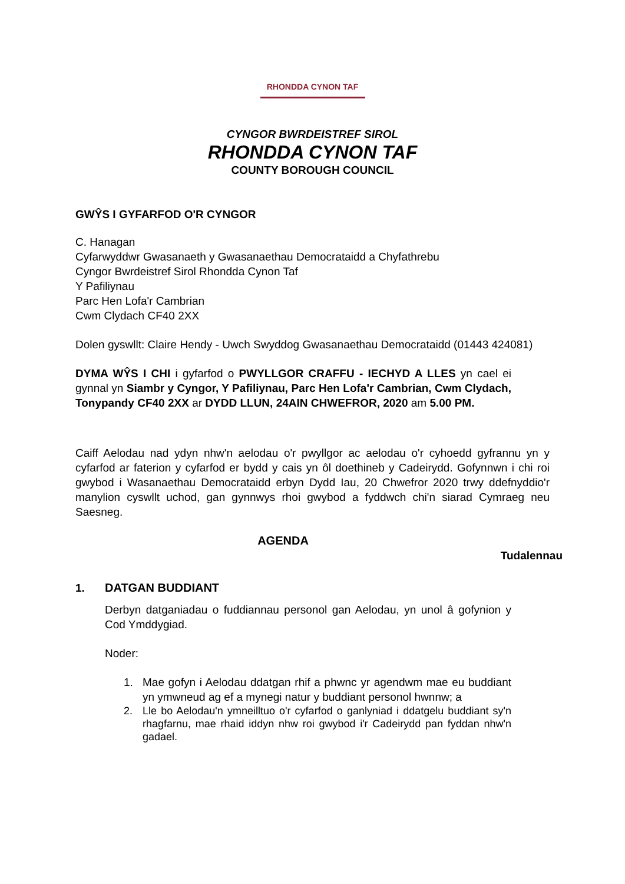RHONDDA CYNON TAF
CYNGOR BWRDEISTREF SIROL
RHONDDA CYNON TAF
COUNTY BOROUGH COUNCIL
GWŶS I GYFARFOD O'R CYNGOR
C. Hanagan
Cyfarwyddwr Gwasanaeth y Gwasanaethau Democrataidd a Chyfathrebu
Cyngor Bwrdeistref Sirol Rhondda Cynon Taf
Y Pafiliynau
Parc Hen Lofa'r Cambrian
Cwm Clydach CF40 2XX
Dolen gyswllt: Claire Hendy - Uwch Swyddog Gwasanaethau Democrataidd (01443 424081)
DYMA WŶS I CHI i gyfarfod o PWYLLGOR CRAFFU - IECHYD A LLES yn cael ei gynnal yn Siambr y Cyngor, Y Pafiliynau, Parc Hen Lofa'r Cambrian, Cwm Clydach, Tonypandy CF40 2XX ar DYDD LLUN, 24AIN CHWEFROR, 2020 am 5.00 PM.
Caiff Aelodau nad ydyn nhw'n aelodau o'r pwyllgor ac aelodau o'r cyhoedd gyfrannu yn y cyfarfod ar faterion y cyfarfod er bydd y cais yn ôl doethineb y Cadeirydd. Gofynnwn i chi roi gwybod i Wasanaethau Democrataidd erbyn Dydd Iau, 20 Chwefror 2020 trwy ddefnyddio'r manylion cyswllt uchod, gan gynnwys rhoi gwybod a fyddwch chi'n siarad Cymraeg neu Saesneg.
AGENDA
Tudalennau
1. DATGAN BUDDIANT
Derbyn datganiadau o fuddiannau personol gan Aelodau, yn unol â gofynion y Cod Ymddygiad.
Noder:
1. Mae gofyn i Aelodau ddatgan rhif a phwnc yr agendwm mae eu buddiant yn ymwneud ag ef a mynegi natur y buddiant personol hwnnw; a
2. Lle bo Aelodau'n ymneilltuo o'r cyfarfod o ganlyniad i ddatgelu buddiant sy'n rhagfarnu, mae rhaid iddyn nhw roi gwybod i'r Cadeirydd pan fyddan nhw'n gadael.